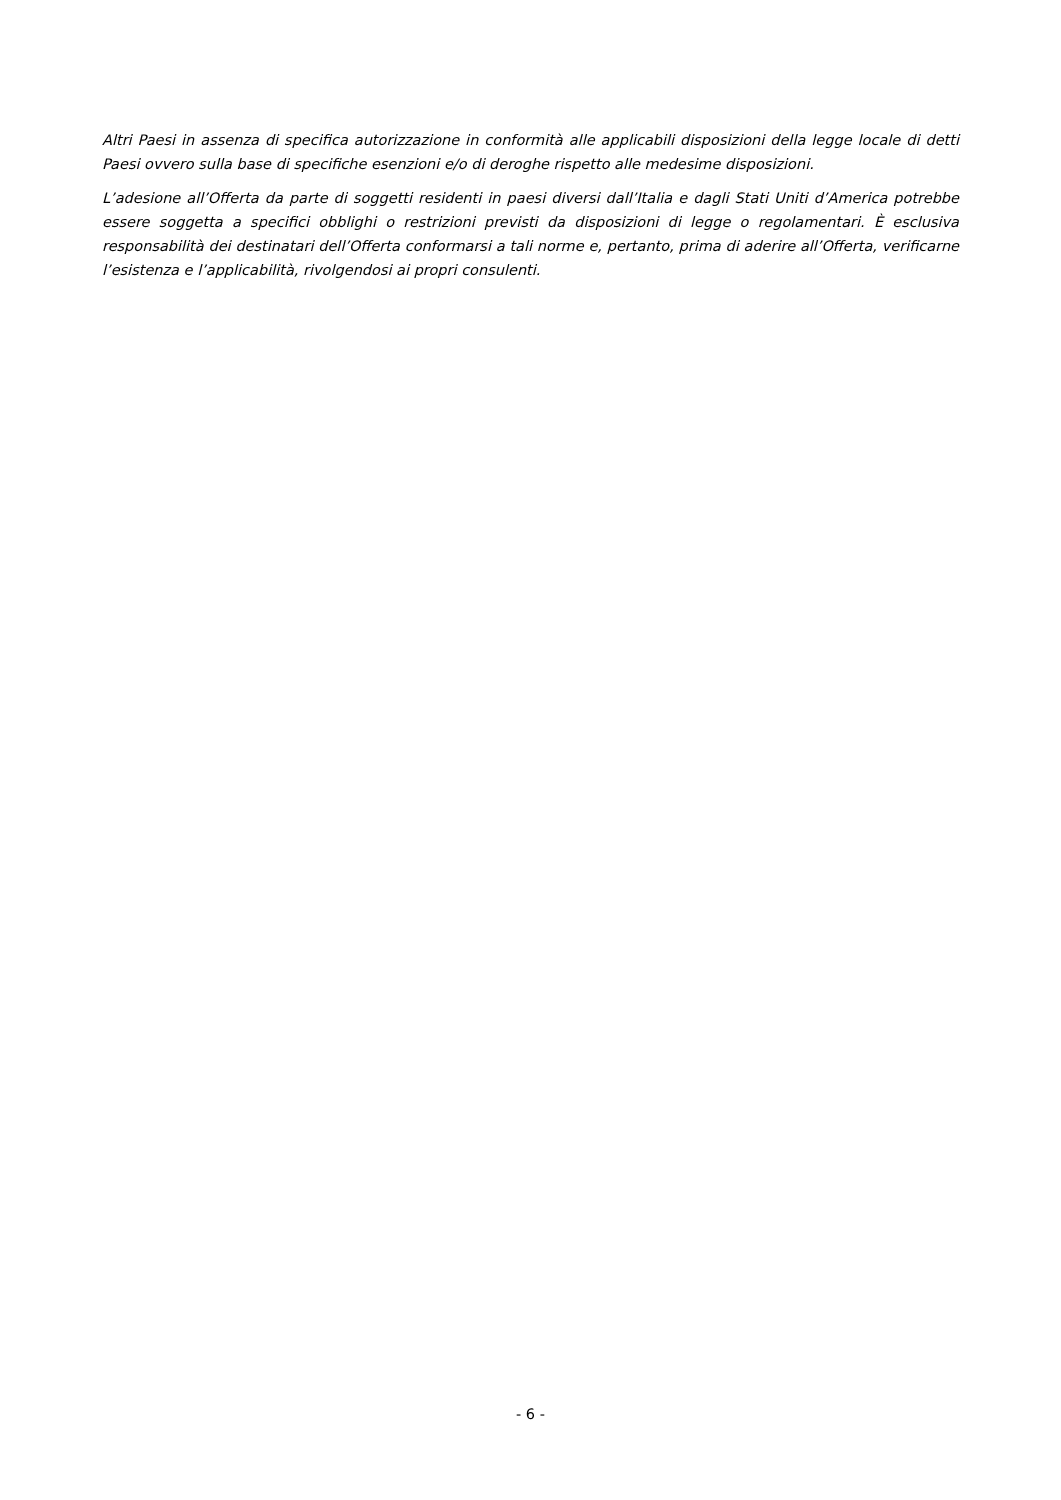Altri Paesi in assenza di specifica autorizzazione in conformità alle applicabili disposizioni della legge locale di detti Paesi ovvero sulla base di specifiche esenzioni e/o di deroghe rispetto alle medesime disposizioni.
L’adesione all’Offerta da parte di soggetti residenti in paesi diversi dall’Italia e dagli Stati Uniti d’America potrebbe essere soggetta a specifici obblighi o restrizioni previsti da disposizioni di legge o regolamentari. È esclusiva responsabilità dei destinatari dell’Offerta conformarsi a tali norme e, pertanto, prima di aderire all’Offerta, verificarne l’esistenza e l’applicabilità, rivolgendosi ai propri consulenti.
- 6 -